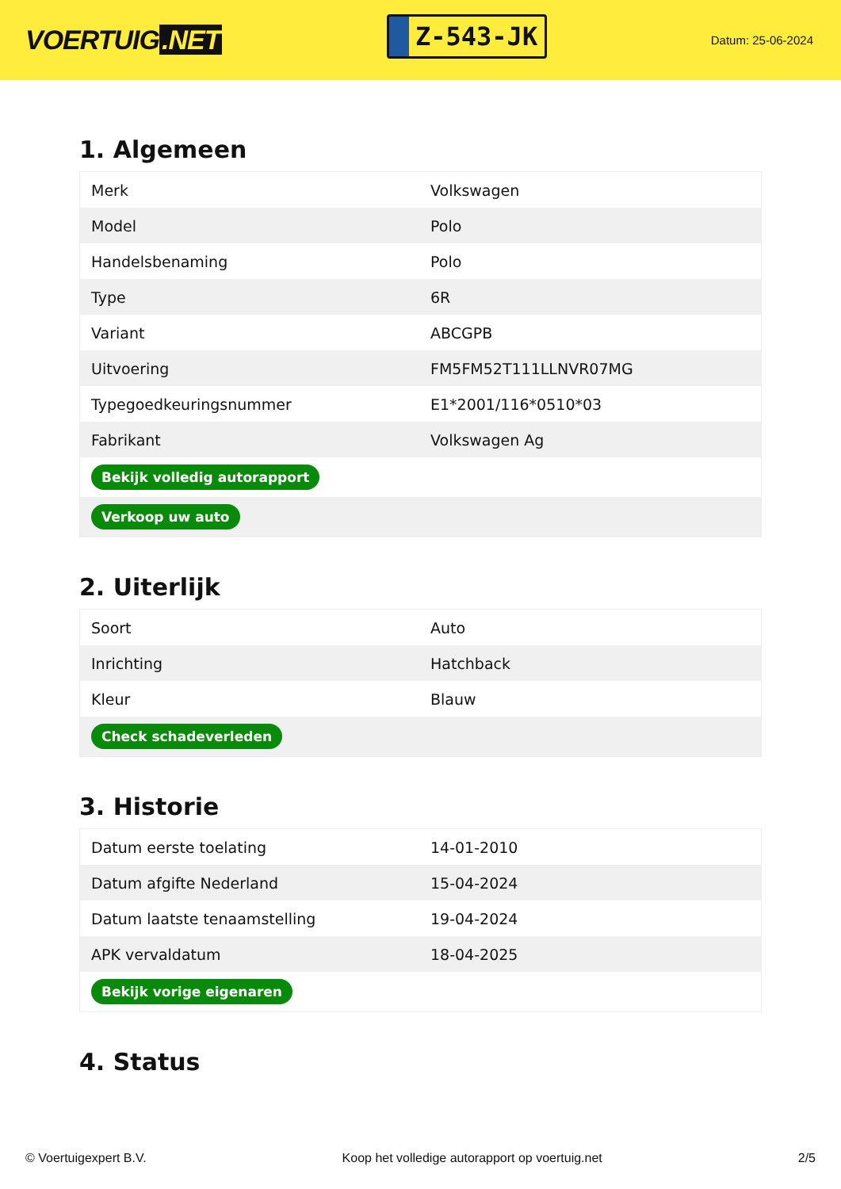VOERTUIG.NET
Z-543-JK
Datum: 25-06-2024
1. Algemeen
| Merk | Volkswagen |
| Model | Polo |
| Handelsbenaming | Polo |
| Type | 6R |
| Variant | ABCGPB |
| Uitvoering | FM5FM52T111LLNVR07MG |
| Typegoedkeuringsnummer | E1*2001/116*0510*03 |
| Fabrikant | Volkswagen Ag |
| Bekijk volledig autorapport | |
| Verkoop uw auto | |
2. Uiterlijk
| Soort | Auto |
| Inrichting | Hatchback |
| Kleur | Blauw |
| Check schadeverleden | |
3. Historie
| Datum eerste toelating | 14-01-2010 |
| Datum afgifte Nederland | 15-04-2024 |
| Datum laatste tenaamstelling | 19-04-2024 |
| APK vervaldatum | 18-04-2025 |
| Bekijk vorige eigenaren | |
4. Status
© Voertuigexpert B.V. Koop het volledige autorapport op voertuig.net 2/5